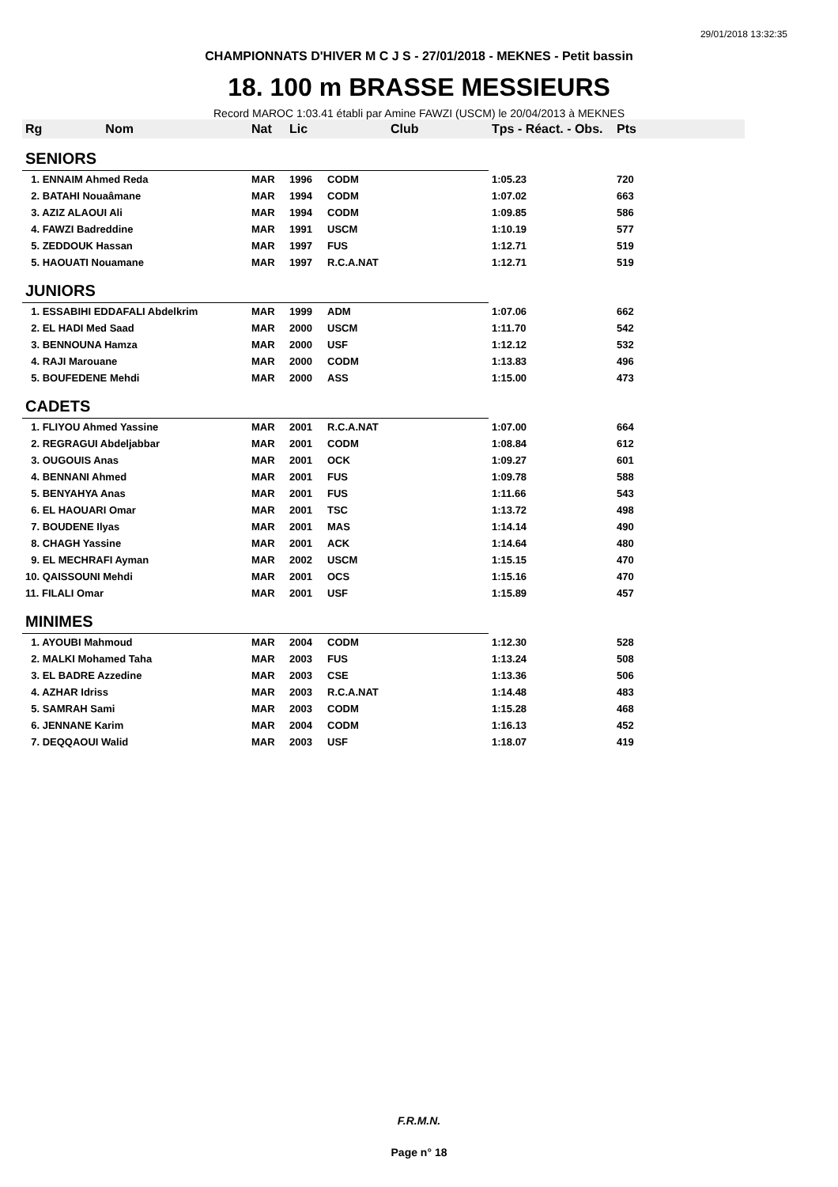29/01/2018 13:32:35
CHAMPIONNATS D'HIVER M C J S - 27/01/2018 - MEKNES - Petit bassin
18. 100 m BRASSE MESSIEURS
Record MAROC 1:03.41 établi par Amine FAWZI (USCM) le 20/04/2013 à MEKNES
| Rg Nom | | Nat | Lic | Club | Tps - Réact. - Obs. | Pts |
| --- | --- | --- | --- | --- | --- | --- |
| SENIORS | | | | | | |
| 1. ENNAIM Ahmed Reda | | MAR | 1996 | CODM | 1:05.23 | 720 |
| 2. BATAHI Nouaâmane | | MAR | 1994 | CODM | 1:07.02 | 663 |
| 3. AZIZ ALAOUI Ali | | MAR | 1994 | CODM | 1:09.85 | 586 |
| 4. FAWZI Badreddine | | MAR | 1991 | USCM | 1:10.19 | 577 |
| 5. ZEDDOUK Hassan | | MAR | 1997 | FUS | 1:12.71 | 519 |
| 5. HAOUATI Nouamane | | MAR | 1997 | R.C.A.NAT | 1:12.71 | 519 |
| JUNIORS | | | | | | |
| 1. ESSABIHI EDDAFALI Abdelkrim | | MAR | 1999 | ADM | 1:07.06 | 662 |
| 2. EL HADI Med Saad | | MAR | 2000 | USCM | 1:11.70 | 542 |
| 3. BENNOUNA Hamza | | MAR | 2000 | USF | 1:12.12 | 532 |
| 4. RAJI Marouane | | MAR | 2000 | CODM | 1:13.83 | 496 |
| 5. BOUFEDENE Mehdi | | MAR | 2000 | ASS | 1:15.00 | 473 |
| CADETS | | | | | | |
| 1. FLIYOU Ahmed Yassine | | MAR | 2001 | R.C.A.NAT | 1:07.00 | 664 |
| 2. REGRAGUI Abdeljabbar | | MAR | 2001 | CODM | 1:08.84 | 612 |
| 3. OUGOUIS Anas | | MAR | 2001 | OCK | 1:09.27 | 601 |
| 4. BENNANI Ahmed | | MAR | 2001 | FUS | 1:09.78 | 588 |
| 5. BENYAHYA Anas | | MAR | 2001 | FUS | 1:11.66 | 543 |
| 6. EL HAOUARI Omar | | MAR | 2001 | TSC | 1:13.72 | 498 |
| 7. BOUDENE Ilyas | | MAR | 2001 | MAS | 1:14.14 | 490 |
| 8. CHAGH Yassine | | MAR | 2001 | ACK | 1:14.64 | 480 |
| 9. EL MECHRAFI Ayman | | MAR | 2002 | USCM | 1:15.15 | 470 |
| 10. QAISSOUNI Mehdi | | MAR | 2001 | OCS | 1:15.16 | 470 |
| 11. FILALI Omar | | MAR | 2001 | USF | 1:15.89 | 457 |
| MINIMES | | | | | | |
| 1. AYOUBI Mahmoud | | MAR | 2004 | CODM | 1:12.30 | 528 |
| 2. MALKI Mohamed Taha | | MAR | 2003 | FUS | 1:13.24 | 508 |
| 3. EL BADRE Azzedine | | MAR | 2003 | CSE | 1:13.36 | 506 |
| 4. AZHAR Idriss | | MAR | 2003 | R.C.A.NAT | 1:14.48 | 483 |
| 5. SAMRAH Sami | | MAR | 2003 | CODM | 1:15.28 | 468 |
| 6. JENNANE Karim | | MAR | 2004 | CODM | 1:16.13 | 452 |
| 7. DEQQAOUI Walid | | MAR | 2003 | USF | 1:18.07 | 419 |
F.R.M.N.
Page n° 18